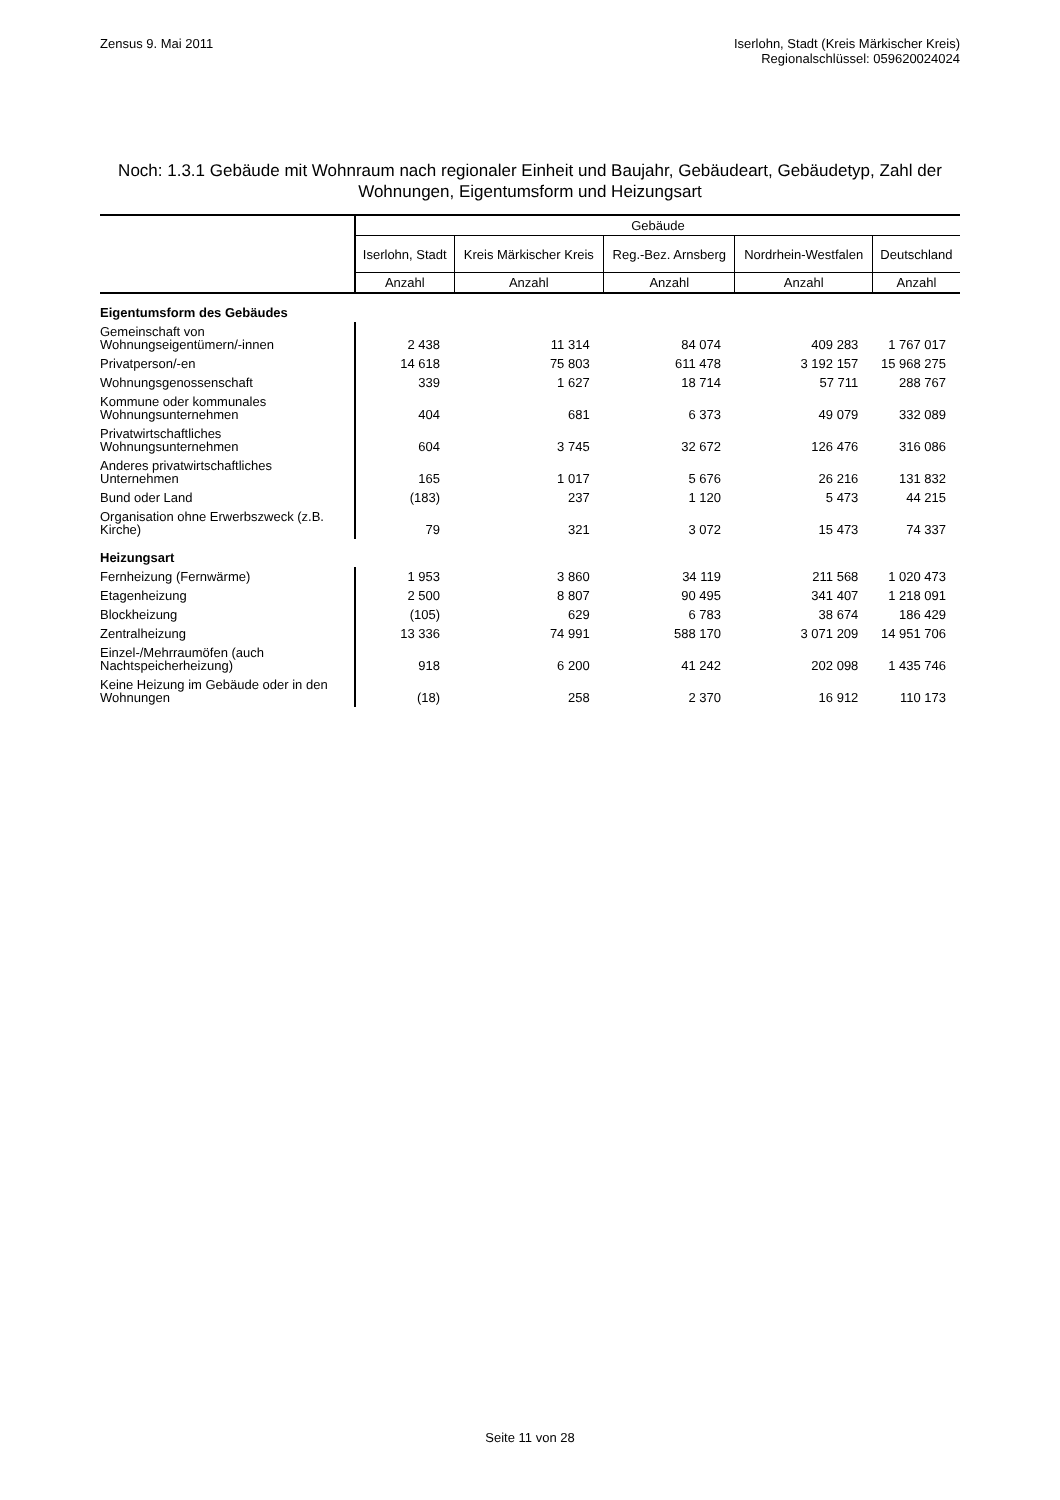Zensus 9. Mai 2011 Iserlohn, Stadt (Kreis Märkischer Kreis)
Regionalschlüssel: 059620024024
Noch: 1.3.1 Gebäude mit Wohnraum nach regionaler Einheit und Baujahr, Gebäudeart, Gebäudetyp, Zahl der Wohnungen, Eigentumsform und Heizungsart
| | Gebäude | | | | |
| --- | --- | --- | --- | --- | --- |
| | Iserlohn, Stadt | Kreis Märkischer Kreis | Reg.-Bez. Arnsberg | Nordrhein-Westfalen | Deutschland |
| | Anzahl | Anzahl | Anzahl | Anzahl | Anzahl |
| Eigentumsform des Gebäudes | | | | | |
| Gemeinschaft von Wohnungseigentümern/-innen | 2 438 | 11 314 | 84 074 | 409 283 | 1 767 017 |
| Privatperson/-en | 14 618 | 75 803 | 611 478 | 3 192 157 | 15 968 275 |
| Wohnungsgenossenschaft | 339 | 1 627 | 18 714 | 57 711 | 288 767 |
| Kommune oder kommunales Wohnungsunternehmen | 404 | 681 | 6 373 | 49 079 | 332 089 |
| Privatwirtschaftliches Wohnungsunternehmen | 604 | 3 745 | 32 672 | 126 476 | 316 086 |
| Anderes privatwirtschaftliches Unternehmen | 165 | 1 017 | 5 676 | 26 216 | 131 832 |
| Bund oder Land | (183) | 237 | 1 120 | 5 473 | 44 215 |
| Organisation ohne Erwerbszweck (z.B. Kirche) | 79 | 321 | 3 072 | 15 473 | 74 337 |
| Heizungsart | | | | | |
| Fernheizung (Fernwärme) | 1 953 | 3 860 | 34 119 | 211 568 | 1 020 473 |
| Etagenheizung | 2 500 | 8 807 | 90 495 | 341 407 | 1 218 091 |
| Blockheizung | (105) | 629 | 6 783 | 38 674 | 186 429 |
| Zentralheizung | 13 336 | 74 991 | 588 170 | 3 071 209 | 14 951 706 |
| Einzel-/Mehrraumöfen (auch Nachtspeicherheizung) | 918 | 6 200 | 41 242 | 202 098 | 1 435 746 |
| Keine Heizung im Gebäude oder in den Wohnungen | (18) | 258 | 2 370 | 16 912 | 110 173 |
Seite 11 von 28